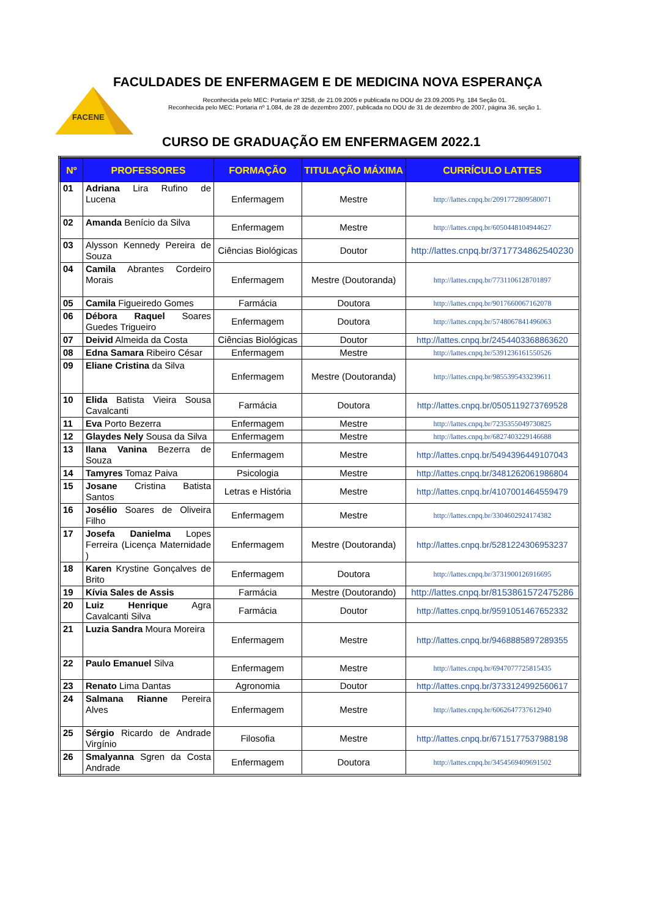FACENE
FACULDADES DE ENFERMAGEM E DE MEDICINA NOVA ESPERANÇA
Reconhecida pelo MEC: Portaria nº 3258, de 21.09.2005 e publicada no DOU de 23.09.2005 Pg. 184 Seção 01.
Reconhecida pelo MEC: Portaria nº 1.084, de 28 de dezembro 2007, publicada no DOU de 31 de dezembro de 2007, página 36, seção 1.
CURSO DE GRADUAÇÃO EM ENFERMAGEM 2022.1
| Nº | PROFESSORES | FORMAÇÃO | TITULAÇÃO MÁXIMA | CURRÍCULO LATTES |
| --- | --- | --- | --- | --- |
| 01 | Adriana Lira Rufino de Lucena | Enfermagem | Mestre | http://lattes.cnpq.br/2091772809580071 |
| 02 | Amanda Benício da Silva | Enfermagem | Mestre | http://lattes.cnpq.br/6050448104944627 |
| 03 | Alysson Kennedy Pereira de Souza | Ciências Biológicas | Doutor | http://lattes.cnpq.br/3717734862540230 |
| 04 | Camila Abrantes Cordeiro Morais | Enfermagem | Mestre (Doutoranda) | http://lattes.cnpq.br/7731106128701897 |
| 05 | Camila Figueiredo Gomes | Farmácia | Doutora | http://lattes.cnpq.br/9017660067162078 |
| 06 | Débora Raquel Soares Guedes Trigueiro | Enfermagem | Doutora | http://lattes.cnpq.br/5748067841496063 |
| 07 | Deivid Almeida da Costa | Ciências Biológicas | Doutor | http://lattes.cnpq.br/2454403368863620 |
| 08 | Edna Samara Ribeiro César | Enfermagem | Mestre | http://lattes.cnpq.br/5391236161550526 |
| 09 | Eliane Cristina da Silva | Enfermagem | Mestre (Doutoranda) | http://lattes.cnpq.br/9855395433239611 |
| 10 | Elida Batista Vieira Sousa Cavalcanti | Farmácia | Doutora | http://lattes.cnpq.br/0505119273769528 |
| 11 | Eva Porto Bezerra | Enfermagem | Mestre | http://lattes.cnpq.br/7235355049730825 |
| 12 | Glaydes Nely Sousa da Silva | Enfermagem | Mestre | http://lattes.cnpq.br/6827403229146688 |
| 13 | Ilana Vanina Bezerra de Souza | Enfermagem | Mestre | http://lattes.cnpq.br/5494396449107043 |
| 14 | Tamyres Tomaz Paiva | Psicologia | Mestre | http://lattes.cnpq.br/3481262061986804 |
| 15 | Josane Cristina Batista Santos | Letras e História | Mestre | http://lattes.cnpq.br/4107001464559479 |
| 16 | Josélio Soares de Oliveira Filho | Enfermagem | Mestre | http://lattes.cnpq.br/3304602924174382 |
| 17 | Josefa Danielma Lopes Ferreira (Licença Maternidade ) | Enfermagem | Mestre (Doutoranda) | http://lattes.cnpq.br/5281224306953237 |
| 18 | Karen Krystine Gonçalves de Brito | Enfermagem | Doutora | http://lattes.cnpq.br/3731900126916695 |
| 19 | Kívia Sales de Assis | Farmácia | Mestre (Doutorando) | http://lattes.cnpq.br/8153861572475286 |
| 20 | Luiz Henrique Agra Cavalcanti Silva | Farmácia | Doutor | http://lattes.cnpq.br/9591051467652332 |
| 21 | Luzia Sandra Moura Moreira | Enfermagem | Mestre | http://lattes.cnpq.br/9468885897289355 |
| 22 | Paulo Emanuel Silva | Enfermagem | Mestre | http://lattes.cnpq.br/6947077725815435 |
| 23 | Renato Lima Dantas | Agronomia | Doutor | http://lattes.cnpq.br/3733124992560617 |
| 24 | Salmana Rianne Pereira Alves | Enfermagem | Mestre | http://lattes.cnpq.br/6062647737612940 |
| 25 | Sérgio Ricardo de Andrade Virgínio | Filosofia | Mestre | http://lattes.cnpq.br/6715177537988198 |
| 26 | Smalyanna Sgren da Costa Andrade | Enfermagem | Doutora | http://lattes.cnpq.br/3454569409691502 |